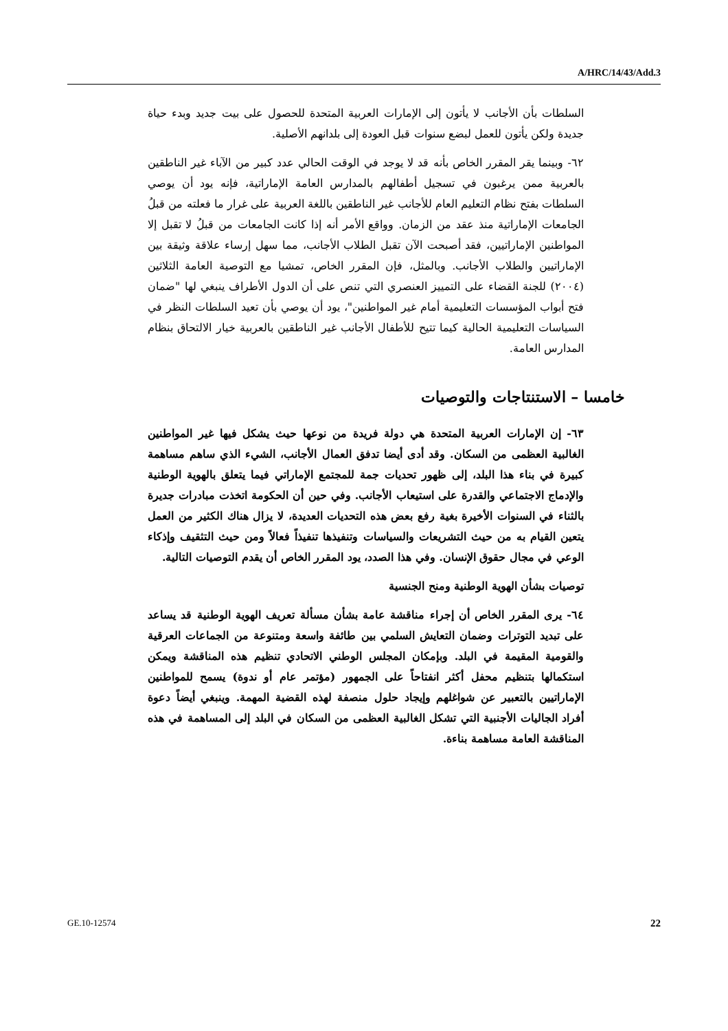A/HRC/14/43/Add.3
السلطات بأن الأجانب لا يأتون إلى الإمارات العربية المتحدة للحصول على بيت جديد وبدء حياة جديدة ولكن يأتون للعمل لبضع سنوات قبل العودة إلى بلدانهم الأصلية.
٦٢- وبينما يقر المقرر الخاص بأنه قد لا يوجد في الوقت الحالي عدد كبير من الآباء غير الناطقين بالعربية ممن يرغبون في تسجيل أطفالهم بالمدارس العامة الإماراتية، فإنه يود أن يوصي السلطات بفتح نظام التعليم العام للأجانب غير الناطقين باللغة العربية على غرار ما فعلته من قبلُ الجامعات الإماراتية منذ عقد من الزمان. وواقع الأمر أنه إذا كانت الجامعات من قبلُ لا تقبل إلا المواطنين الإماراتيين، فقد أصبحت الآن تقبل الطلاب الأجانب، مما سهل إرساء علاقة وثيقة بين الإماراتيين والطلاب الأجانب. وبالمثل، فإن المقرر الخاص، تمشيا مع التوصية العامة الثلاثين (٢٠٠٤) للجنة القضاء على التمييز العنصري التي تنص على أن الدول الأطراف ينبغي لها "ضمان فتح أبواب المؤسسات التعليمية أمام غير المواطنين"، يود أن يوصي بأن تعيد السلطات النظر في السياسات التعليمية الحالية كيما تتيح للأطفال الأجانب غير الناطقين بالعربية خيار الالتحاق بنظام المدارس العامة.
خامسا – الاستنتاجات والتوصيات
٦٣- إن الإمارات العربية المتحدة هي دولة فريدة من نوعها حيث يشكل فيها غير المواطنين الغالبية العظمى من السكان. وقد أدى أيضا تدفق العمال الأجانب، الشيء الذي ساهم مساهمة كبيرة في بناء هذا البلد، إلى ظهور تحديات جمة للمجتمع الإماراتي فيما يتعلق بالهوية الوطنية والإدماج الاجتماعي والقدرة على استيعاب الأجانب. وفي حين أن الحكومة اتخذت مبادرات جديرة بالثناء في السنوات الأخيرة بغية رفع بعض هذه التحديات العديدة، لا يزال هناك الكثير من العمل يتعين القيام به من حيث التشريعات والسياسات وتنفيذها تنفيذاً فعالاً ومن حيث التثقيف وإذكاء الوعي في مجال حقوق الإنسان. وفي هذا الصدد، يود المقرر الخاص أن يقدم التوصيات التالية.
توصيات بشأن الهوية الوطنية ومنح الجنسية
٦٤- يرى المقرر الخاص أن إجراء مناقشة عامة بشأن مسألة تعريف الهوية الوطنية قد يساعد على تبديد التوترات وضمان التعايش السلمي بين طائفة واسعة ومتنوعة من الجماعات العرقية والقومية المقيمة في البلد. وبإمكان المجلس الوطني الاتحادي تنظيم هذه المناقشة ويمكن استكمالها بتنظيم محفل أكثر انفتاحاً على الجمهور (مؤتمر عام أو ندوة) يسمح للمواطنين الإماراتيين بالتعبير عن شواغلهم وإيجاد حلول منصفة لهذه القضية المهمة. وينبغي أيضاً دعوة أفراد الجاليات الأجنبية التي تشكل الغالبية العظمى من السكان في البلد إلى المساهمة في هذه المناقشة العامة مساهمة بناءة.
GE.10-12574 22